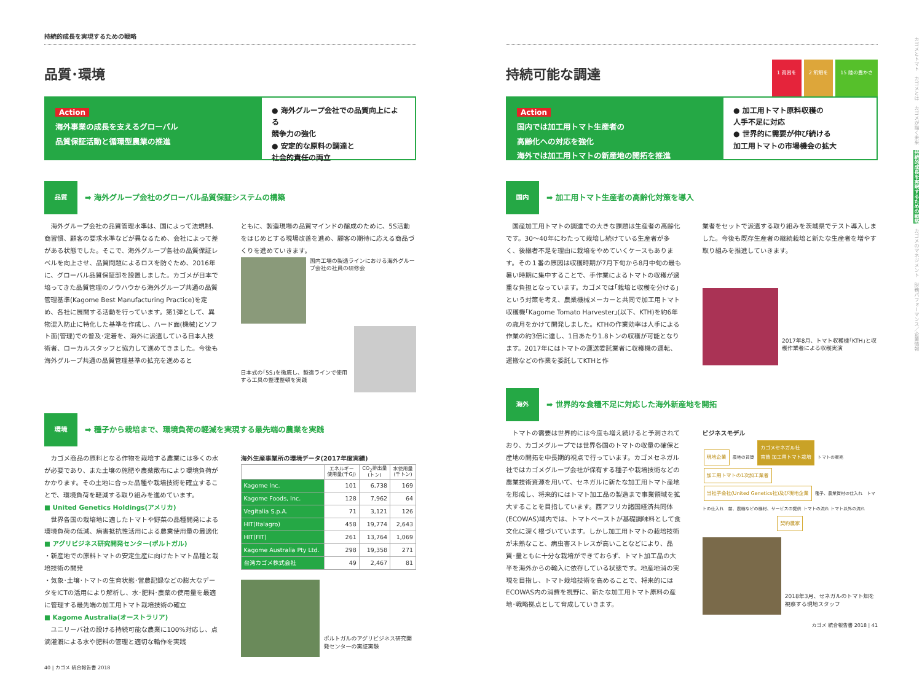持続的成長を実現するための戦略
品質･環境
Action
海外事業の成長を支えるグローバル
品質保証活動と循環型農業の推進
● 海外グループ会社での品質向上による
競争力の強化
● 安定的な原料の調達と
社会的責任の両立
品質
➡ 海外グループ会社のグローバル品質保証システムの構築
　海外グループ会社の品質管理水準は、国によって法規制、商習慣、顧客の要求水準などが異なるため、会社によって差がある状態でした。そこで、海外グループ各社の品質保証レベルを向上させ、品質問題によるロスを防ぐため、2016年に、グローバル品質保証部を設置しました。カゴメが日本で培ってきた品質管理のノウハウから海外グループ共通の品質管理基準(Kagome Best Manufacturing Practice)を定め、各社に展開する活動を行っています。第1弾として、異物混入防止に特化した基準を作成し、ハード面(機械)とソフト面(管理)での普及･定着を、海外に派遣している日本人技術者、ローカルスタッフと協力して進めてきました。今後も海外グループ共通の品質管理基準の拡充を進めると
ともに、製造現場の品質マインドの醸成のために、5S活動をはじめとする現場改善を進め、顧客の期待に応える商品づくりを進めていきます。
国内工場の製造ラインにおける海外グループ会社の社員の研修会
日本式の｢5S｣を徹底し、製造ラインで使用する工具の整理整頓を実践
環境
➡ 種子から栽培まで、環境負荷の軽減を実現する最先端の農業を実践
　カゴメ商品の原料となる作物を栽培する農業には多くの水が必要であり、また土壌の施肥や農薬散布により環境負荷がかかります。その土地に合った品種や栽培技術を確立することで、環境負荷を軽減する取り組みを進めています。
■ United Genetics Holdings(アメリカ)
　世界各国の栽培地に適したトマトや野菜の品種開発による環境負荷の低減、病害抵抗性活用による農業使用量の最適化
■ アグリビジネス研究開発センター(ポルトガル)
・新産地での原料トマトの安定生産に向けたトマト品種と栽培技術の開発
・気象･土壌･トマトの生育状態･営農記録などの膨大なデータをICTの活用により解析し、水･肥料･農薬の使用量を最適に管理する最先端の加工用トマト栽培技術の確立
■ Kagome Australia(オーストラリア)
　ユニリーバ社の設ける持続可能な農業に100%対応し、点滴灌漑による水や肥料の管理と適切な輪作を実践
海外生産事業所の環境データ(2017年度実績)
| | エネルギー 使用量(千GJ) | CO<sub>2</sub>排出量 (トン) | 水使用量 (千トン) |
| --- | --- | --- | --- |
| Kagome Inc. | 101 | 6,738 | 169 |
| Kagome Foods, Inc. | 128 | 7,962 | 64 |
| Vegitalia S.p.A. | 71 | 3,121 | 126 |
| HIT(Italagro) | 458 | 19,774 | 2,643 |
| HIT(FIT) | 261 | 13,764 | 1,069 |
| Kagome Australia Pty Ltd. | 298 | 19,358 | 271 |
| 台湾カゴメ株式会社 | 49 | 2,467 | 81 |
ポルトガルのアグリビジネス研究開発センターの実証実験
40 | カゴメ 統合報告書 2018
持続可能な調達
1 貧困を 2 飢餓を 15 陸の豊かさ
Action
国内では加工用トマト生産者の
高齢化への対応を強化
海外では加工用トマトの新産地の開拓を推進
● 加工用トマト原料収穫の
人手不足に対応
● 世界的に需要が伸び続ける
加工用トマトの市場機会の拡大
国内
➡ 加工用トマト生産者の高齢化対策を導入
　国産加工用トマトの調達での大きな課題は生産者の高齢化です。30～40年にわたって栽培し続けている生産者が多く、後継者不足を理由に栽培をやめていくケースもあります。その１番の原因は収穫時期が7月下旬から8月中旬の最も暑い時期に集中することで、手作業によるトマトの収穫が過重な負担となっています。カゴメでは｢栽培と収穫を分ける｣という対策を考え、農業機械メーカーと共同で加工用トマト収穫機｢Kagome Tomato Harvester｣(以下、KTH)を約6年の歳月をかけて開発しました。KTHの作業効率は人手による作業の約3倍に達し、1日あたり1.8トンの収穫が可能となります。2017年にはトマトの運送委託業者に収穫機の運転、運搬などの作業を委託してKTHと作
業者をセットで派遣する取り組みを茨城県でテスト導入しました。今後も既存生産者の継続栽培と新たな生産者を増やす取り組みを推進していきます。
2017年8月、トマト収穫機｢KTH｣と収穫作業者による収穫実演
海外
➡ 世界的な食糧不足に対応した海外新産地を開拓
　トマトの需要は世界的には今度も増え続けると予測されており、カゴメグループでは世界各国のトマトの収量の確保と産地の開拓を中長期的視点で行っています。カゴメセネガル社ではカゴメグループ会社が保有する種子や栽培技術などの農業技術資源を用いて、セネガルに新たな加工用トマト産地を形成し、将来的にはトマト加工品の製造まで事業領域を拡大することを目指しています。西アフリカ諸国経済共同体(ECOWAS)域内では、トマトペーストが基礎調味料として食文化に深く根づいています。しかし加工用トマトの栽培技術が未熟なこと、病虫害ストレスが高いことなどにより、品質･量ともに十分な栽培ができておらず、トマト加工品の大半を海外からの輸入に依存している状態です。地産地消の実現を目指し、トマト栽培技術を高めることで、将来的にはECOWAS内の消費を視野に、新たな加工用トマト原料の産地･戦略拠点として育成していきます。
ビジネスモデル
現地企業 農地の賃貸 カゴメセネガル社
育苗 加工用トマト栽培 トマトの販売 加工用トマトの1次加工業者
当社子会社(United Genetics社)及び現地企業 種子、農業資材の仕入れ　トマトの仕入れ　苗、農機などの機材、サービスの提供 トマトの流れ トマト以外の流れ
契約農家
2018年3月、セネガルのトマト畑を視察する現地スタッフ
カゴメ 統合報告書 2018 | 41
カゴメとトマト　カゴメとは　カゴメが描く未来　持続的成長を実現するための戦略　カゴメのマネジメント　財務パフォーマンス／企業情報